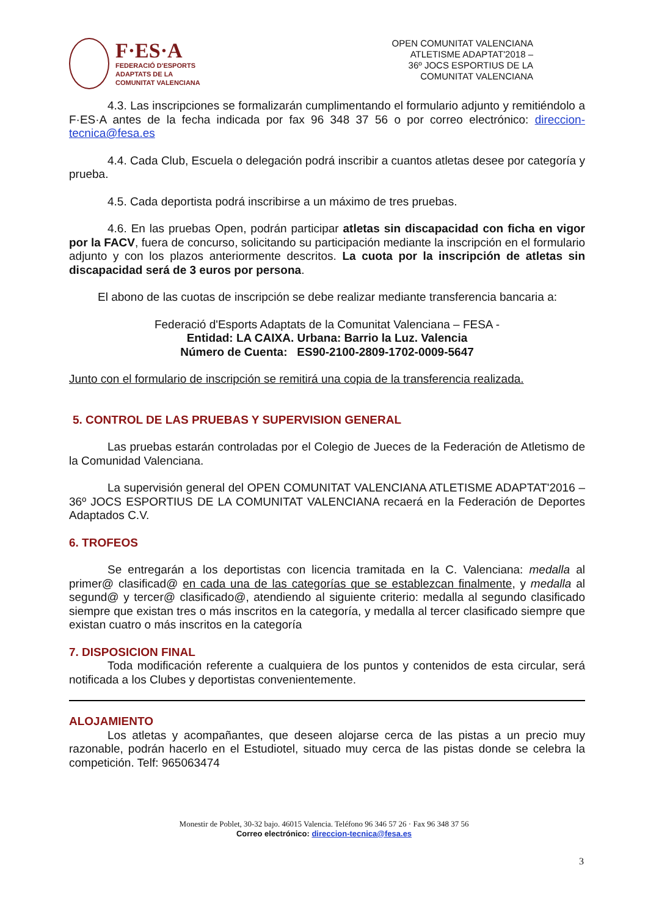F·ES·A
FEDERACIÓ D'ESPORTS
ADAPTATS DE LA
COMUNITAT VALENCIANA
OPEN COMUNITAT VALENCIANA
ATLETISME ADAPTAT'2018 –
36º JOCS ESPORTIUS DE LA
COMUNITAT VALENCIANA
4.3. Las inscripciones se formalizarán cumplimentando el formulario adjunto y remitiéndolo a F·ES·A antes de la fecha indicada por fax 96 348 37 56 o por correo electrónico: direccion-tecnica@fesa.es
4.4. Cada Club, Escuela o delegación podrá inscribir a cuantos atletas desee por categoría y prueba.
4.5. Cada deportista podrá inscribirse a un máximo de tres pruebas.
4.6. En las pruebas Open, podrán participar atletas sin discapacidad con ficha en vigor por la FACV, fuera de concurso, solicitando su participación mediante la inscripción en el formulario adjunto y con los plazos anteriormente descritos. La cuota por la inscripción de atletas sin discapacidad será de 3 euros por persona.
El abono de las cuotas de inscripción se debe realizar mediante transferencia bancaria a:
Federació d'Esports Adaptats de la Comunitat Valenciana – FESA -
Entidad: LA CAIXA. Urbana: Barrio la Luz. Valencia
Número de Cuenta: ES90-2100-2809-1702-0009-5647
Junto con el formulario de inscripción se remitirá una copia de la transferencia realizada.
5. CONTROL DE LAS PRUEBAS Y SUPERVISION GENERAL
Las pruebas estarán controladas por el Colegio de Jueces de la Federación de Atletismo de la Comunidad Valenciana.
La supervisión general del OPEN COMUNITAT VALENCIANA ATLETISME ADAPTAT'2016 – 36º JOCS ESPORTIUS DE LA COMUNITAT VALENCIANA recaerá en la Federación de Deportes Adaptados C.V.
6. TROFEOS
Se entregarán a los deportistas con licencia tramitada en la C. Valenciana: medalla al primer@ clasificad@ en cada una de las categorías que se establezcan finalmente, y medalla al segund@ y tercer@ clasificado@, atendiendo al siguiente criterio: medalla al segundo clasificado siempre que existan tres o más inscritos en la categoría, y medalla al tercer clasificado siempre que existan cuatro o más inscritos en la categoría
7. DISPOSICION FINAL
Toda modificación referente a cualquiera de los puntos y contenidos de esta circular, será notificada a los Clubes y deportistas convenientemente.
ALOJAMIENTO
Los atletas y acompañantes, que deseen alojarse cerca de las pistas a un precio muy razonable, podrán hacerlo en el Estudiotel, situado muy cerca de las pistas donde se celebra la competición. Telf: 965063474
Monestir de Poblet, 30-32 bajo. 46015 Valencia. Teléfono 96 346 57 26 · Fax 96 348 37 56
Correo electrónico: direccion-tecnica@fesa.es
3